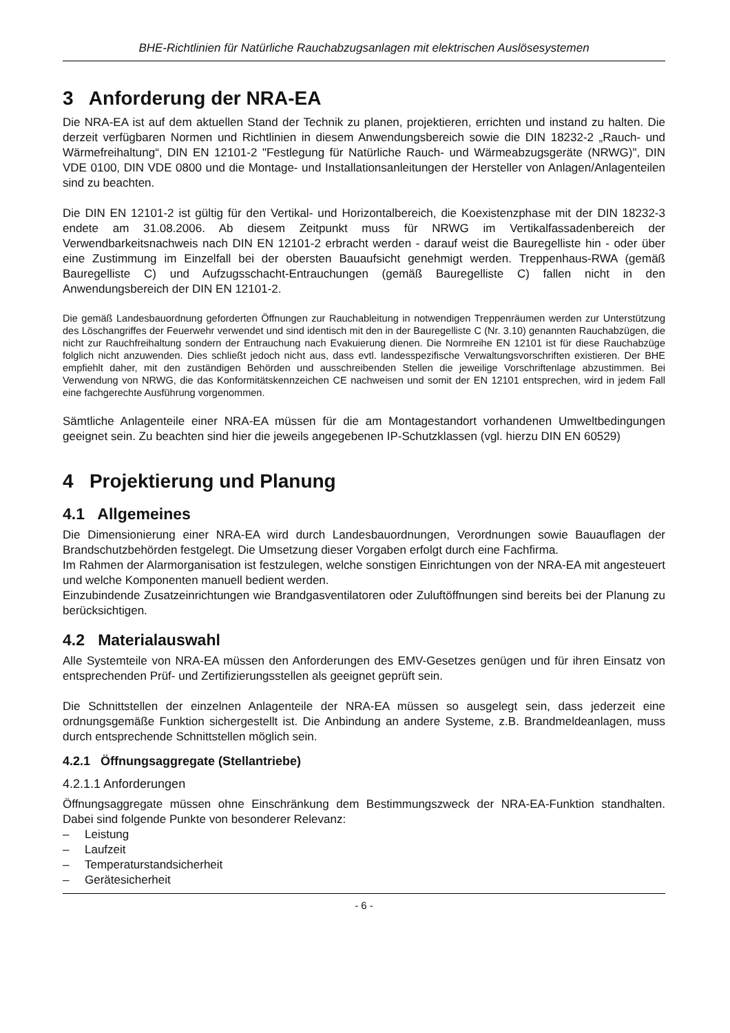BHE-Richtlinien für Natürliche Rauchabzugsanlagen mit elektrischen Auslösesystemen
3 Anforderung der NRA-EA
Die NRA-EA ist auf dem aktuellen Stand der Technik zu planen, projektieren, errichten und instand zu halten. Die derzeit verfügbaren Normen und Richtlinien in diesem Anwendungsbereich sowie die DIN 18232-2 „Rauch- und Wärmefreihaltung“, DIN EN 12101-2 "Festlegung für Natürliche Rauch- und Wärmeabzugsgeräte (NRWG)", DIN VDE 0100, DIN VDE 0800 und die Montage- und Installationsanleitungen der Hersteller von Anlagen/Anlagenteilen sind zu beachten.
Die DIN EN 12101-2 ist gültig für den Vertikal- und Horizontalbereich, die Koexistenzphase mit der DIN 18232-3 endete am 31.08.2006. Ab diesem Zeitpunkt muss für NRWG im Vertikalfassadenbereich der Verwendbarkeitsnachweis nach DIN EN 12101-2 erbracht werden - darauf weist die Bauregelliste hin - oder über eine Zustimmung im Einzelfall bei der obersten Bauaufsicht genehmigt werden. Treppenhaus-RWA (gemäß Bauregelliste C) und Aufzugsschacht-Entrauchungen (gemäß Bauregelliste C) fallen nicht in den Anwendungsbereich der DIN EN 12101-2.
Die gemäß Landesbauordnung geforderten Öffnungen zur Rauchableitung in notwendigen Treppenräumen werden zur Unterstützung des Löschangriffes der Feuerwehr verwendet und sind identisch mit den in der Bauregelliste C (Nr. 3.10) genannten Rauchabzügen, die nicht zur Rauchfreihaltung sondern der Entrauchung nach Evakuierung dienen. Die Normreihe EN 12101 ist für diese Rauchabzüge folglich nicht anzuwenden. Dies schließt jedoch nicht aus, dass evtl. landesspezifische Verwaltungsvorschriften existieren. Der BHE empfiehlt daher, mit den zuständigen Behörden und ausschreibenden Stellen die jeweilige Vorschriftenlage abzustimmen. Bei Verwendung von NRWG, die das Konformitätskennzeichen CE nachweisen und somit der EN 12101 entsprechen, wird in jedem Fall eine fachgerechte Ausführung vorgenommen.
Sämtliche Anlagenteile einer NRA-EA müssen für die am Montagestandort vorhandenen Umweltbedingungen geeignet sein. Zu beachten sind hier die jeweils angegebenen IP-Schutzklassen (vgl. hierzu DIN EN 60529)
4 Projektierung und Planung
4.1 Allgemeines
Die Dimensionierung einer NRA-EA wird durch Landesbauordnungen, Verordnungen sowie Bauauflagen der Brandschutzbehörden festgelegt. Die Umsetzung dieser Vorgaben erfolgt durch eine Fachfirma.
Im Rahmen der Alarmorganisation ist festzulegen, welche sonstigen Einrichtungen von der NRA-EA mit angesteuert und welche Komponenten manuell bedient werden.
Einzubindende Zusatzeinrichtungen wie Brandgasventilatoren oder Zuluftöffnungen sind bereits bei der Planung zu berücksichtigen.
4.2 Materialauswahl
Alle Systemteile von NRA-EA müssen den Anforderungen des EMV-Gesetzes genügen und für ihren Einsatz von entsprechenden Prüf- und Zertifizierungsstellen als geeignet geprüft sein.
Die Schnittstellen der einzelnen Anlagenteile der NRA-EA müssen so ausgelegt sein, dass jederzeit eine ordnungsgemäße Funktion sichergestellt ist. Die Anbindung an andere Systeme, z.B. Brandmeldeanlagen, muss durch entsprechende Schnittstellen möglich sein.
4.2.1 Öffnungsaggregate (Stellantriebe)
4.2.1.1 Anforderungen
Öffnungsaggregate müssen ohne Einschränkung dem Bestimmungszweck der NRA-EA-Funktion standhalten. Dabei sind folgende Punkte von besonderer Relevanz:
– Leistung
– Laufzeit
– Temperaturstandsicherheit
– Gerätesicherheit
- 6 -